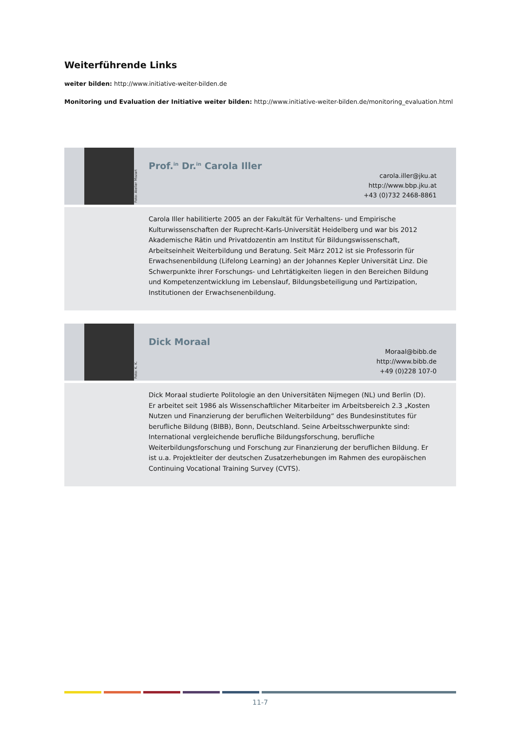Weiterführende Links
weiter bilden: http://www.initiative-weiter-bilden.de
Monitoring und Evaluation der Initiative weiter bilden: http://www.initiative-weiter-bilden.de/monitoring_evaluation.html
Foto: Atelier Mozart
Prof.<sup>in</sup> Dr.<sup>in</sup> Carola Iller
carola.iller@jku.at
http://www.bbp.jku.at
+43 (0)732 2468-8861
Carola Iller habilitierte 2005 an der Fakultät für Verhaltens- und Empirische Kulturwissenschaften der Ruprecht-Karls-Universität Heidelberg und war bis 2012 Akademische Rätin und Privatdozentin am Institut für Bildungswissenschaft, Arbeitseinheit Weiterbildung und Beratung. Seit März 2012 ist sie Professorin für Erwachsenenbildung (Lifelong Learning) an der Johannes Kepler Universität Linz. Die Schwerpunkte ihrer Forschungs- und Lehrtätigkeiten liegen in den Bereichen Bildung und Kompetenzentwicklung im Lebenslauf, Bildungsbeteiligung und Partizipation, Institutionen der Erwachsenenbildung.
Foto: K. K.
Dick Moraal
Moraal@bibb.de
http://www.bibb.de
+49 (0)228 107-0
Dick Moraal studierte Politologie an den Universitäten Nijmegen (NL) und Berlin (D).
Er arbeitet seit 1986 als Wissenschaftlicher Mitarbeiter im Arbeitsbereich 2.3 „Kosten Nutzen und Finanzierung der beruflichen Weiterbildung“ des Bundesinstitutes für berufliche Bildung (BIBB), Bonn, Deutschland. Seine Arbeitsschwerpunkte sind: International vergleichende berufliche Bildungsforschung, berufliche Weiterbildungsforschung und Forschung zur Finanzierung der beruflichen Bildung. Er ist u.a. Projektleiter der deutschen Zusatzerhebungen im Rahmen des europäischen Continuing Vocational Training Survey (CVTS).
11-7